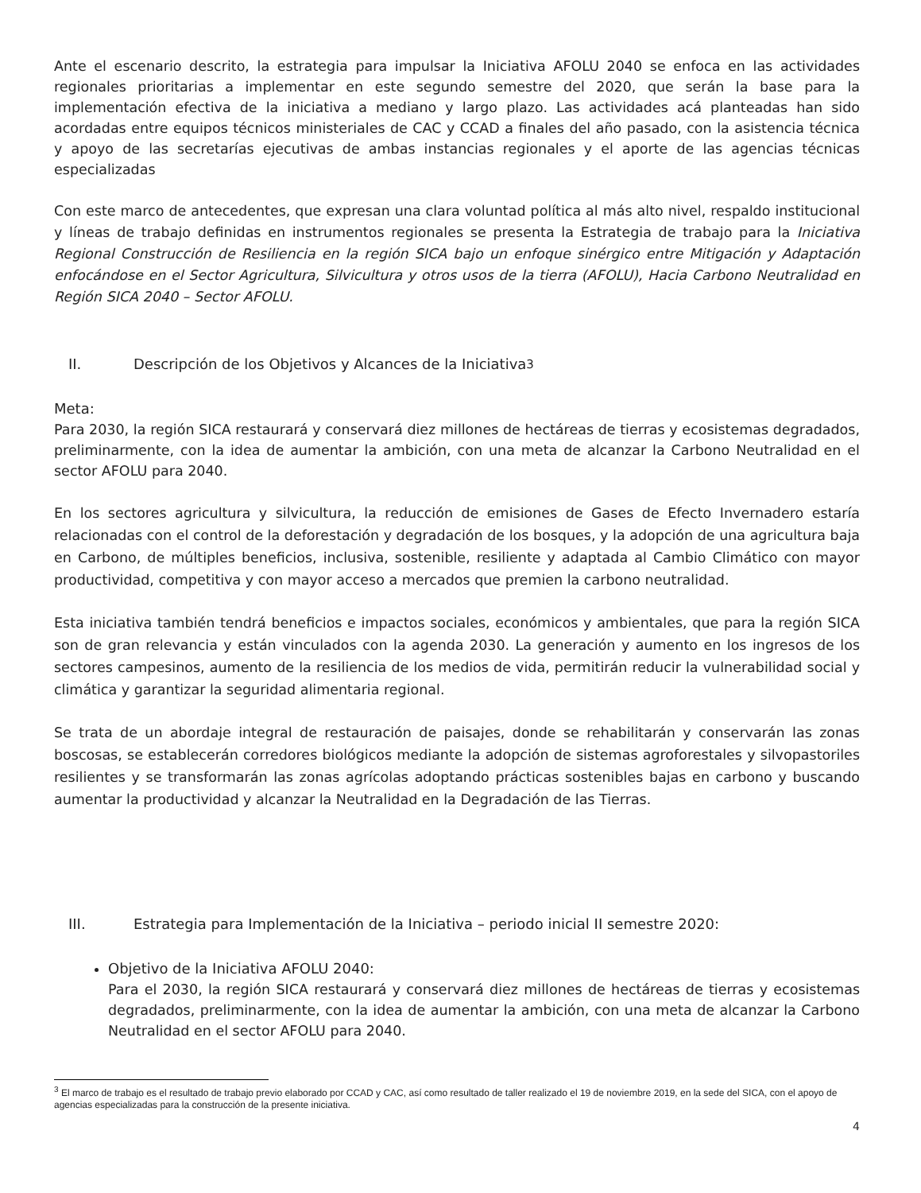Ante el escenario descrito, la estrategia para impulsar la Iniciativa AFOLU 2040 se enfoca en las actividades regionales prioritarias a implementar en este segundo semestre del 2020, que serán la base para la implementación efectiva de la iniciativa a mediano y largo plazo. Las actividades acá planteadas han sido acordadas entre equipos técnicos ministeriales de CAC y CCAD a finales del año pasado, con la asistencia técnica y apoyo de las secretarías ejecutivas de ambas instancias regionales y el aporte de las agencias técnicas especializadas
Con este marco de antecedentes, que expresan una clara voluntad política al más alto nivel, respaldo institucional y líneas de trabajo definidas en instrumentos regionales se presenta la Estrategia de trabajo para la Iniciativa Regional Construcción de Resiliencia en la región SICA bajo un enfoque sinérgico entre Mitigación y Adaptación enfocándose en el Sector Agricultura, Silvicultura y otros usos de la tierra (AFOLU), Hacia Carbono Neutralidad en Región SICA 2040 – Sector AFOLU.
II. Descripción de los Objetivos y Alcances de la Iniciativa<sup>3</sup>
Meta:
Para 2030, la región SICA restaurará y conservará diez millones de hectáreas de tierras y ecosistemas degradados, preliminarmente, con la idea de aumentar la ambición, con una meta de alcanzar la Carbono Neutralidad en el sector AFOLU para 2040.
En los sectores agricultura y silvicultura, la reducción de emisiones de Gases de Efecto Invernadero estaría relacionadas con el control de la deforestación y degradación de los bosques, y la adopción de una agricultura baja en Carbono, de múltiples beneficios, inclusiva, sostenible, resiliente y adaptada al Cambio Climático con mayor productividad, competitiva y con mayor acceso a mercados que premien la carbono neutralidad.
Esta iniciativa también tendrá beneficios e impactos sociales, económicos y ambientales, que para la región SICA son de gran relevancia y están vinculados con la agenda 2030. La generación y aumento en los ingresos de los sectores campesinos, aumento de la resiliencia de los medios de vida, permitirán reducir la vulnerabilidad social y climática y garantizar la seguridad alimentaria regional.
Se trata de un abordaje integral de restauración de paisajes, donde se rehabilitarán y conservarán las zonas boscosas, se establecerán corredores biológicos mediante la adopción de sistemas agroforestales y silvopastoriles resilientes y se transformarán las zonas agrícolas adoptando prácticas sostenibles bajas en carbono y buscando aumentar la productividad y alcanzar la Neutralidad en la Degradación de las Tierras.
III. Estrategia para Implementación de la Iniciativa – periodo inicial II semestre 2020:
Objetivo de la Iniciativa AFOLU 2040:
Para el 2030, la región SICA restaurará y conservará diez millones de hectáreas de tierras y ecosistemas degradados, preliminarmente, con la idea de aumentar la ambición, con una meta de alcanzar la Carbono Neutralidad en el sector AFOLU para 2040.
<sup>3</sup> El marco de trabajo es el resultado de trabajo previo elaborado por CCAD y CAC, así como resultado de taller realizado el 19 de noviembre 2019, en la sede del SICA, con el apoyo de agencias especializadas para la construcción de la presente iniciativa.
4